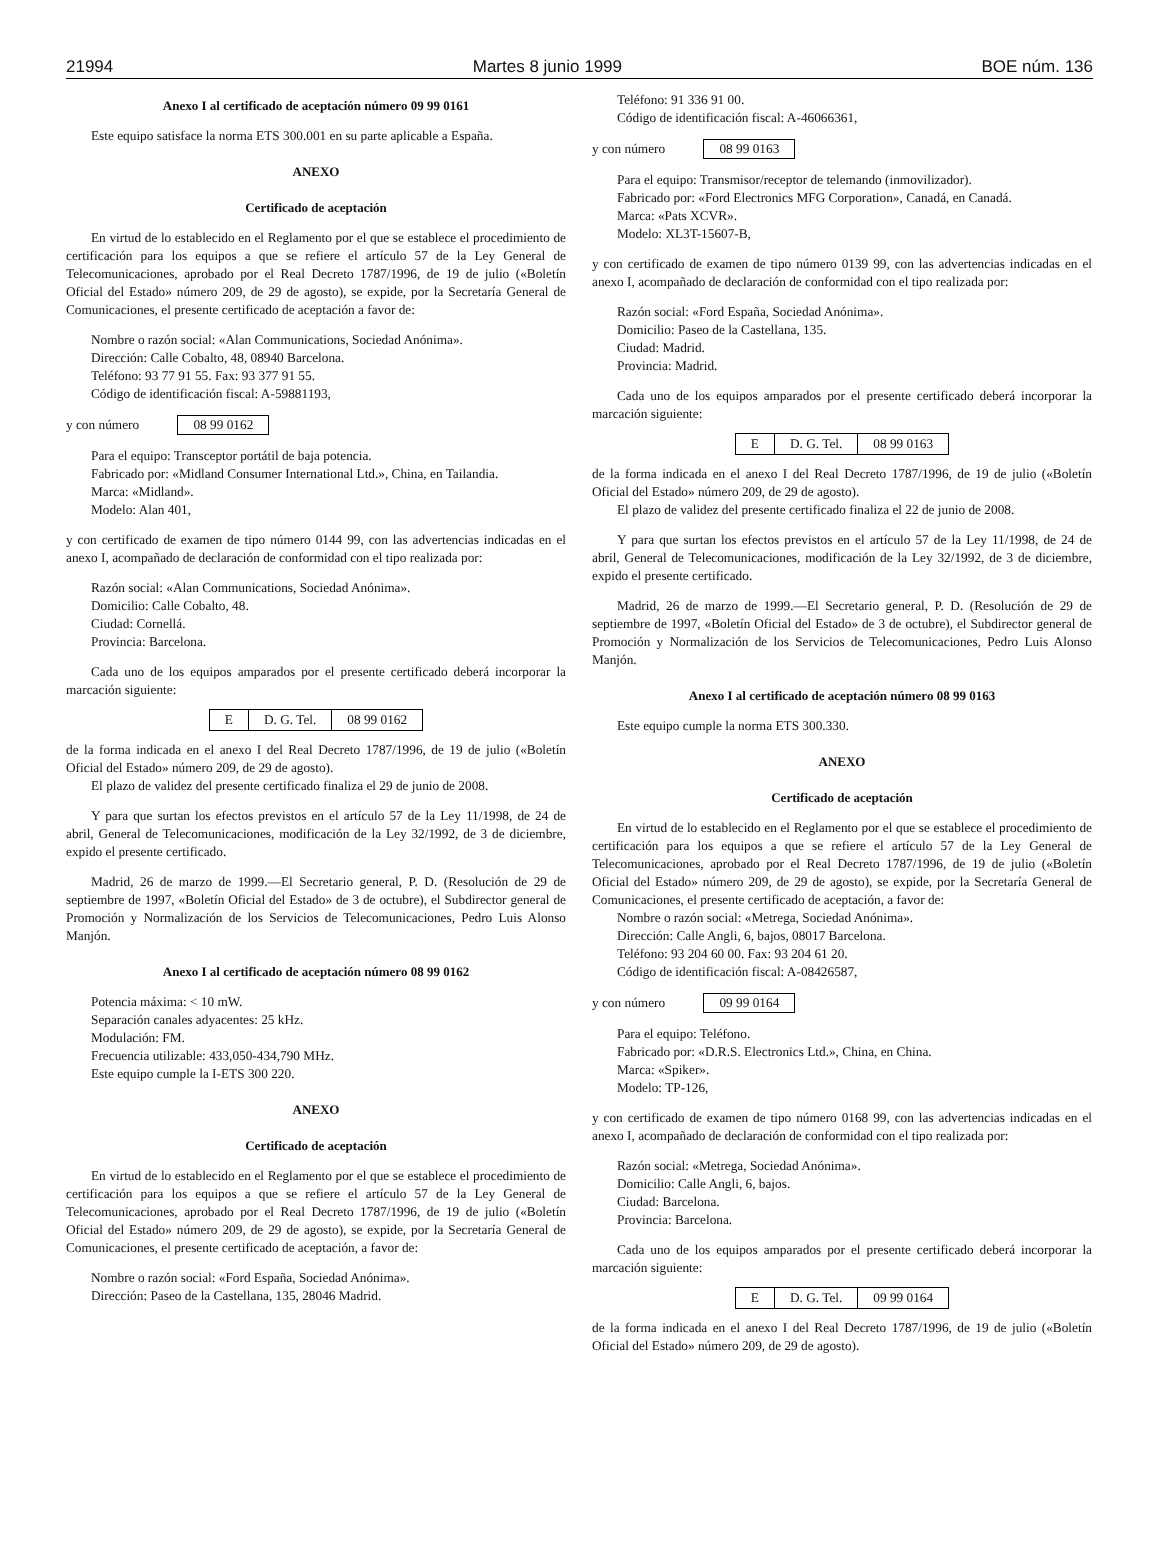21994 Martes 8 junio 1999 BOE núm. 136
Anexo I al certificado de aceptación número 09 99 0161
Este equipo satisface la norma ETS 300.001 en su parte aplicable a España.
ANEXO
Certificado de aceptación
En virtud de lo establecido en el Reglamento por el que se establece el procedimiento de certificación para los equipos a que se refiere el artículo 57 de la Ley General de Telecomunicaciones, aprobado por el Real Decreto 1787/1996, de 19 de julio («Boletín Oficial del Estado» número 209, de 29 de agosto), se expide, por la Secretaría General de Comunicaciones, el presente certificado de aceptación a favor de:
Nombre o razón social: «Alan Communications, Sociedad Anónima».
Dirección: Calle Cobalto, 48, 08940 Barcelona.
Teléfono: 93 77 91 55. Fax: 93 377 91 55.
Código de identificación fiscal: A-59881193,
y con número 08 99 0162
Para el equipo: Transceptor portátil de baja potencia.
Fabricado por: «Midland Consumer International Ltd.», China, en Tailandia.
Marca: «Midland».
Modelo: Alan 401,
y con certificado de examen de tipo número 0144 99, con las advertencias indicadas en el anexo I, acompañado de declaración de conformidad con el tipo realizada por:
Razón social: «Alan Communications, Sociedad Anónima».
Domicilio: Calle Cobalto, 48.
Ciudad: Cornellá.
Provincia: Barcelona.
Cada uno de los equipos amparados por el presente certificado deberá incorporar la marcación siguiente:
| E | D. G. Tel. | 08 99 0162 |
de la forma indicada en el anexo I del Real Decreto 1787/1996, de 19 de julio («Boletín Oficial del Estado» número 209, de 29 de agosto).
El plazo de validez del presente certificado finaliza el 29 de junio de 2008.
Y para que surtan los efectos previstos en el artículo 57 de la Ley 11/1998, de 24 de abril, General de Telecomunicaciones, modificación de la Ley 32/1992, de 3 de diciembre, expido el presente certificado.
Madrid, 26 de marzo de 1999.—El Secretario general, P. D. (Resolución de 29 de septiembre de 1997, «Boletín Oficial del Estado» de 3 de octubre), el Subdirector general de Promoción y Normalización de los Servicios de Telecomunicaciones, Pedro Luis Alonso Manjón.
Anexo I al certificado de aceptación número 08 99 0162
Potencia máxima: < 10 mW.
Separación canales adyacentes: 25 kHz.
Modulación: FM.
Frecuencia utilizable: 433,050-434,790 MHz.
Este equipo cumple la I-ETS 300 220.
ANEXO
Certificado de aceptación
En virtud de lo establecido en el Reglamento por el que se establece el procedimiento de certificación para los equipos a que se refiere el artículo 57 de la Ley General de Telecomunicaciones, aprobado por el Real Decreto 1787/1996, de 19 de julio («Boletín Oficial del Estado» número 209, de 29 de agosto), se expide, por la Secretaría General de Comunicaciones, el presente certificado de aceptación, a favor de:
Nombre o razón social: «Ford España, Sociedad Anónima».
Dirección: Paseo de la Castellana, 135, 28046 Madrid.
Teléfono: 91 336 91 00.
Código de identificación fiscal: A-46066361,
y con número 08 99 0163
Para el equipo: Transmisor/receptor de telemando (inmovilizador).
Fabricado por: «Ford Electronics MFG Corporation», Canadá, en Canadá.
Marca: «Pats XCVR».
Modelo: XL3T-15607-B,
y con certificado de examen de tipo número 0139 99, con las advertencias indicadas en el anexo I, acompañado de declaración de conformidad con el tipo realizada por:
Razón social: «Ford España, Sociedad Anónima».
Domicilio: Paseo de la Castellana, 135.
Ciudad: Madrid.
Provincia: Madrid.
Cada uno de los equipos amparados por el presente certificado deberá incorporar la marcación siguiente:
| E | D. G. Tel. | 08 99 0163 |
de la forma indicada en el anexo I del Real Decreto 1787/1996, de 19 de julio («Boletín Oficial del Estado» número 209, de 29 de agosto).
El plazo de validez del presente certificado finaliza el 22 de junio de 2008.
Y para que surtan los efectos previstos en el artículo 57 de la Ley 11/1998, de 24 de abril, General de Telecomunicaciones, modificación de la Ley 32/1992, de 3 de diciembre, expido el presente certificado.
Madrid, 26 de marzo de 1999.—El Secretario general, P. D. (Resolución de 29 de septiembre de 1997, «Boletín Oficial del Estado» de 3 de octubre), el Subdirector general de Promoción y Normalización de los Servicios de Telecomunicaciones, Pedro Luis Alonso Manjón.
Anexo I al certificado de aceptación número 08 99 0163
Este equipo cumple la norma ETS 300.330.
ANEXO
Certificado de aceptación
En virtud de lo establecido en el Reglamento por el que se establece el procedimiento de certificación para los equipos a que se refiere el artículo 57 de la Ley General de Telecomunicaciones, aprobado por el Real Decreto 1787/1996, de 19 de julio («Boletín Oficial del Estado» número 209, de 29 de agosto), se expide, por la Secretaría General de Comunicaciones, el presente certificado de aceptación, a favor de:
Nombre o razón social: «Metrega, Sociedad Anónima».
Dirección: Calle Angli, 6, bajos, 08017 Barcelona.
Teléfono: 93 204 60 00. Fax: 93 204 61 20.
Código de identificación fiscal: A-08426587,
y con número 09 99 0164
Para el equipo: Teléfono.
Fabricado por: «D.R.S. Electronics Ltd.», China, en China.
Marca: «Spiker».
Modelo: TP-126,
y con certificado de examen de tipo número 0168 99, con las advertencias indicadas en el anexo I, acompañado de declaración de conformidad con el tipo realizada por:
Razón social: «Metrega, Sociedad Anónima».
Domicilio: Calle Angli, 6, bajos.
Ciudad: Barcelona.
Provincia: Barcelona.
Cada uno de los equipos amparados por el presente certificado deberá incorporar la marcación siguiente:
| E | D. G. Tel. | 09 99 0164 |
de la forma indicada en el anexo I del Real Decreto 1787/1996, de 19 de julio («Boletín Oficial del Estado» número 209, de 29 de agosto).